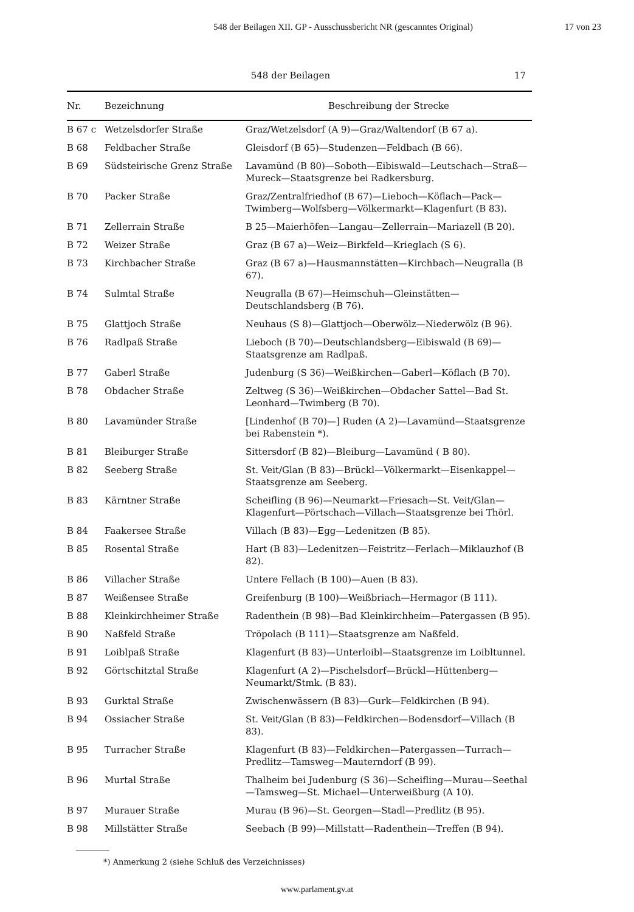548 der Beilagen XII. GP - Ausschussbericht NR (gescanntes Original) 17 von 23
548 der Beilagen 17
| Nr. | Bezeichnung | Beschreibung der Strecke |
| --- | --- | --- |
| B 67 c | Wetzelsdorfer Straße | Graz/Wetzelsdorf (A 9)—Graz/Waltendorf (B 67 a). |
| B 68 | Feldbacher Straße | Gleisdorf (B 65)—Studenzen—Feldbach (B 66). |
| B 69 | Südsteirische Grenz Straße | Lavamünd (B 80)—Soboth—Eibiswald—Leutschach—Straß—Mureck—Staatsgrenze bei Radkersburg. |
| B 70 | Packer Straße | Graz/Zentralfriedhof (B 67)—Lieboch—Köflach—Pack—Twimberg—Wolfsberg—Völkermarkt—Klagenfurt (B 83). |
| B 71 | Zellerrain Straße | B 25—Maierhöfen—Langau—Zellerrain—Mariazell (B 20). |
| B 72 | Weizer Straße | Graz (B 67 a)—Weiz—Birkfeld—Krieglach (S 6). |
| B 73 | Kirchbacher Straße | Graz (B 67 a)—Hausmannstätten—Kirchbach—Neugralla (B 67). |
| B 74 | Sulmtal Straße | Neugralla (B 67)—Heimschuh—Gleinstätten—Deutschlandsberg (B 76). |
| B 75 | Glattjoch Straße | Neuhaus (S 8)—Glattjoch—Oberwölz—Niederwölz (B 96). |
| B 76 | Radlpaß Straße | Lieboch (B 70)—Deutschlandsberg—Eibiswald (B 69)—Staatsgrenze am Radlpaß. |
| B 77 | Gaberl Straße | Judenburg (S 36)—Weißkirchen—Gaberl—Köflach (B 70). |
| B 78 | Obdacher Straße | Zeltweg (S 36)—Weißkirchen—Obdacher Sattel—Bad St. Leonhard—Twimberg (B 70). |
| B 80 | Lavamünder Straße | [Lindenhof (B 70)—] Ruden (A 2)—Lavamünd—Staatsgrenze bei Rabenstein *). |
| B 81 | Bleiburger Straße | Sittersdorf (B 82)—Bleiburg—Lavamünd ( B 80). |
| B 82 | Seeberg Straße | St. Veit/Glan (B 83)—Brückl—Völkermarkt—Eisenkappel—Staatsgrenze am Seeberg. |
| B 83 | Kärntner Straße | Scheifling (B 96)—Neumarkt—Friesach—St. Veit/Glan—Klagenfurt—Pörtschach—Villach—Staatsgrenze bei Thörl. |
| B 84 | Faakersee Straße | Villach (B 83)—Egg—Ledenitzen (B 85). |
| B 85 | Rosental Straße | Hart (B 83)—Ledenitzen—Feistritz—Ferlach—Miklauzhof (B 82). |
| B 86 | Villacher Straße | Untere Fellach (B 100)—Auen (B 83). |
| B 87 | Weißensee Straße | Greifenburg (B 100)—Weißbriach—Hermagor (B 111). |
| B 88 | Kleinkirchheimer Straße | Radenthein (B 98)—Bad Kleinkirchheim—Patergassen (B 95). |
| B 90 | Naßfeld Straße | Tröpolach (B 111)—Staatsgrenze am Naßfeld. |
| B 91 | Loiblpaß Straße | Klagenfurt (B 83)—Unterloibl—Staatsgrenze im Loibltunnel. |
| B 92 | Görtschitztal Straße | Klagenfurt (A 2)—Pischelsdorf—Brückl—Hüttenberg—Neumarkt/Stmk. (B 83). |
| B 93 | Gurktal Straße | Zwischenwässern (B 83)—Gurk—Feldkirchen (B 94). |
| B 94 | Ossiacher Straße | St. Veit/Glan (B 83)—Feldkirchen—Bodensdorf—Villach (B 83). |
| B 95 | Turracher Straße | Klagenfurt (B 83)—Feldkirchen—Patergassen—Turrach—Predlitz—Tamsweg—Mauterndorf (B 99). |
| B 96 | Murtal Straße | Thalheim bei Judenburg (S 36)—Scheifling—Murau—Seethal—Tamsweg—St. Michael—Unterweißburg (A 10). |
| B 97 | Murauer Straße | Murau (B 96)—St. Georgen—Stadl—Predlitz (B 95). |
| B 98 | Millstätter Straße | Seebach (B 99)—Millstatt—Radenthein—Treffen (B 94). |
*) Anmerkung 2 (siehe Schluß des Verzeichnisses)
www.parlament.gv.at